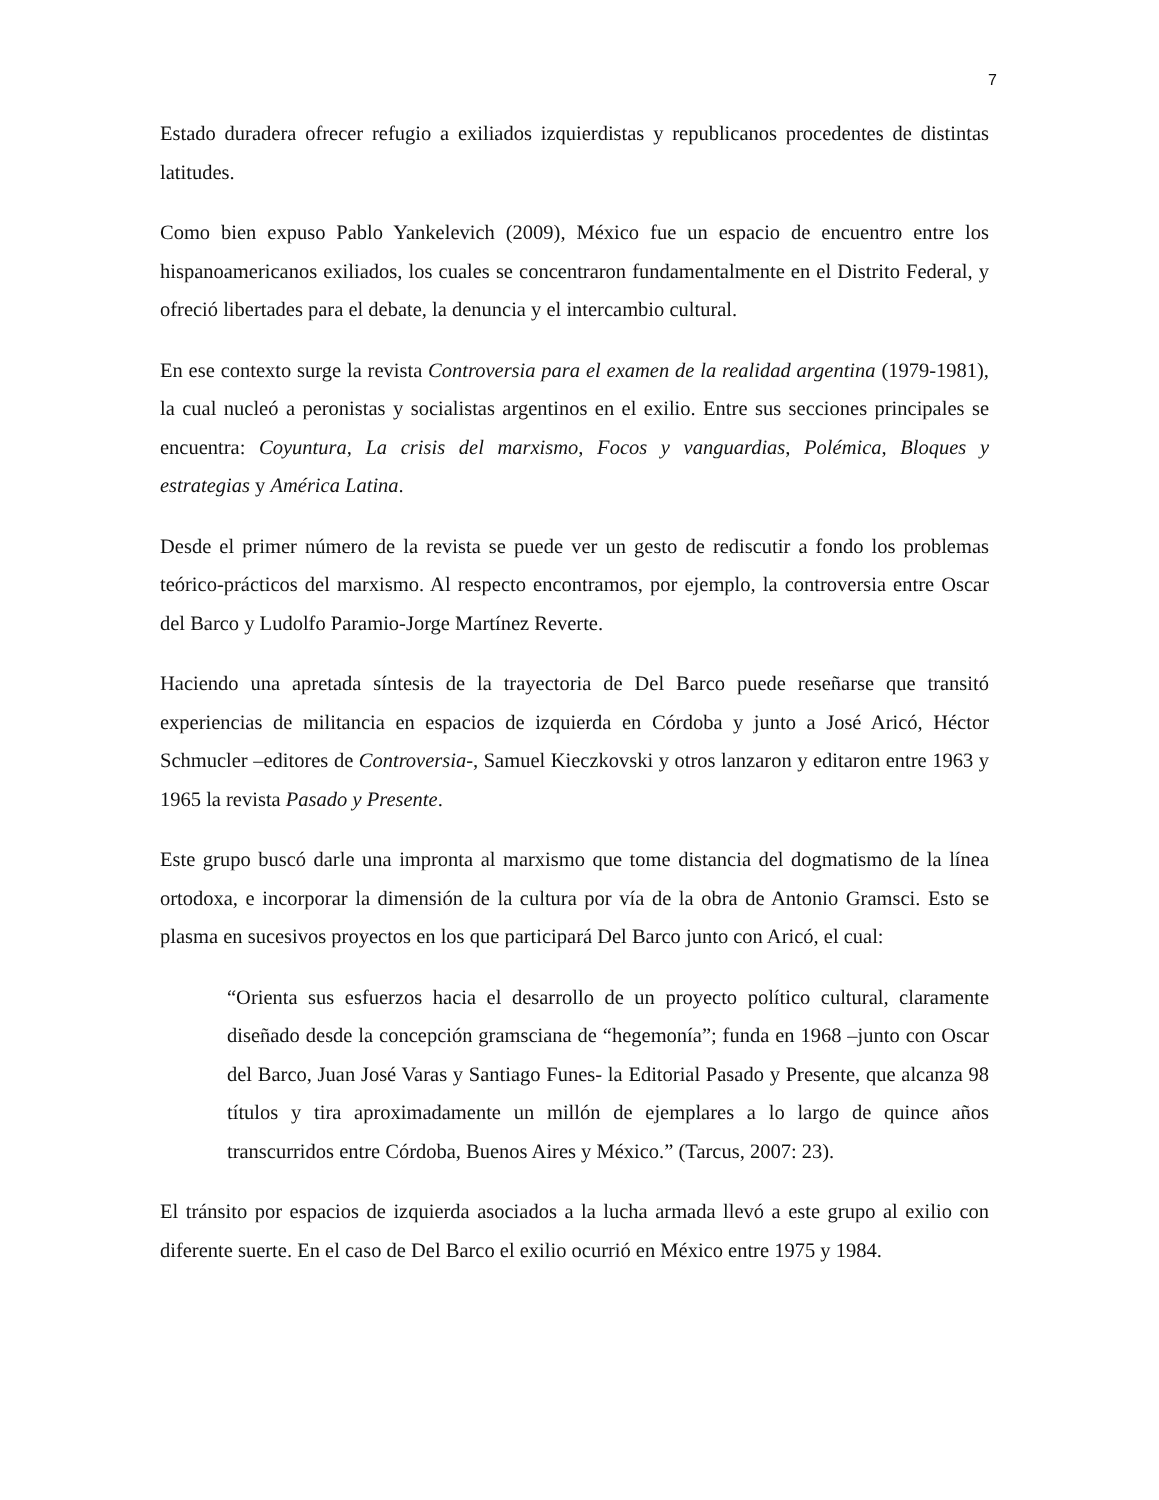7
Estado duradera ofrecer refugio a exiliados izquierdistas y republicanos procedentes de distintas latitudes.
Como bien expuso Pablo Yankelevich (2009), México fue un espacio de encuentro entre los hispanoamericanos exiliados, los cuales se concentraron fundamentalmente en el Distrito Federal, y ofreció libertades para el debate, la denuncia y el intercambio cultural.
En ese contexto surge la revista Controversia para el examen de la realidad argentina (1979-1981), la cual nucleó a peronistas y socialistas argentinos en el exilio. Entre sus secciones principales se encuentra: Coyuntura, La crisis del marxismo, Focos y vanguardias, Polémica, Bloques y estrategias y América Latina.
Desde el primer número de la revista se puede ver un gesto de rediscutir a fondo los problemas teórico-prácticos del marxismo. Al respecto encontramos, por ejemplo, la controversia entre Oscar del Barco y Ludolfo Paramio-Jorge Martínez Reverte.
Haciendo una apretada síntesis de la trayectoria de Del Barco puede reseñarse que transitó experiencias de militancia en espacios de izquierda en Córdoba y junto a José Aricó, Héctor Schmucler –editores de Controversia-, Samuel Kieczkovski y otros lanzaron y editaron entre 1963 y 1965 la revista Pasado y Presente.
Este grupo buscó darle una impronta al marxismo que tome distancia del dogmatismo de la línea ortodoxa, e incorporar la dimensión de la cultura por vía de la obra de Antonio Gramsci. Esto se plasma en sucesivos proyectos en los que participará Del Barco junto con Aricó, el cual:
“Orienta sus esfuerzos hacia el desarrollo de un proyecto político cultural, claramente diseñado desde la concepción gramsciana de “hegemonía”; funda en 1968 –junto con Oscar del Barco, Juan José Varas y Santiago Funes- la Editorial Pasado y Presente, que alcanza 98 títulos y tira aproximadamente un millón de ejemplares a lo largo de quince años transcurridos entre Córdoba, Buenos Aires y México.” (Tarcus, 2007: 23).
El tránsito por espacios de izquierda asociados a la lucha armada llevó a este grupo al exilio con diferente suerte. En el caso de Del Barco el exilio ocurrió en México entre 1975 y 1984.